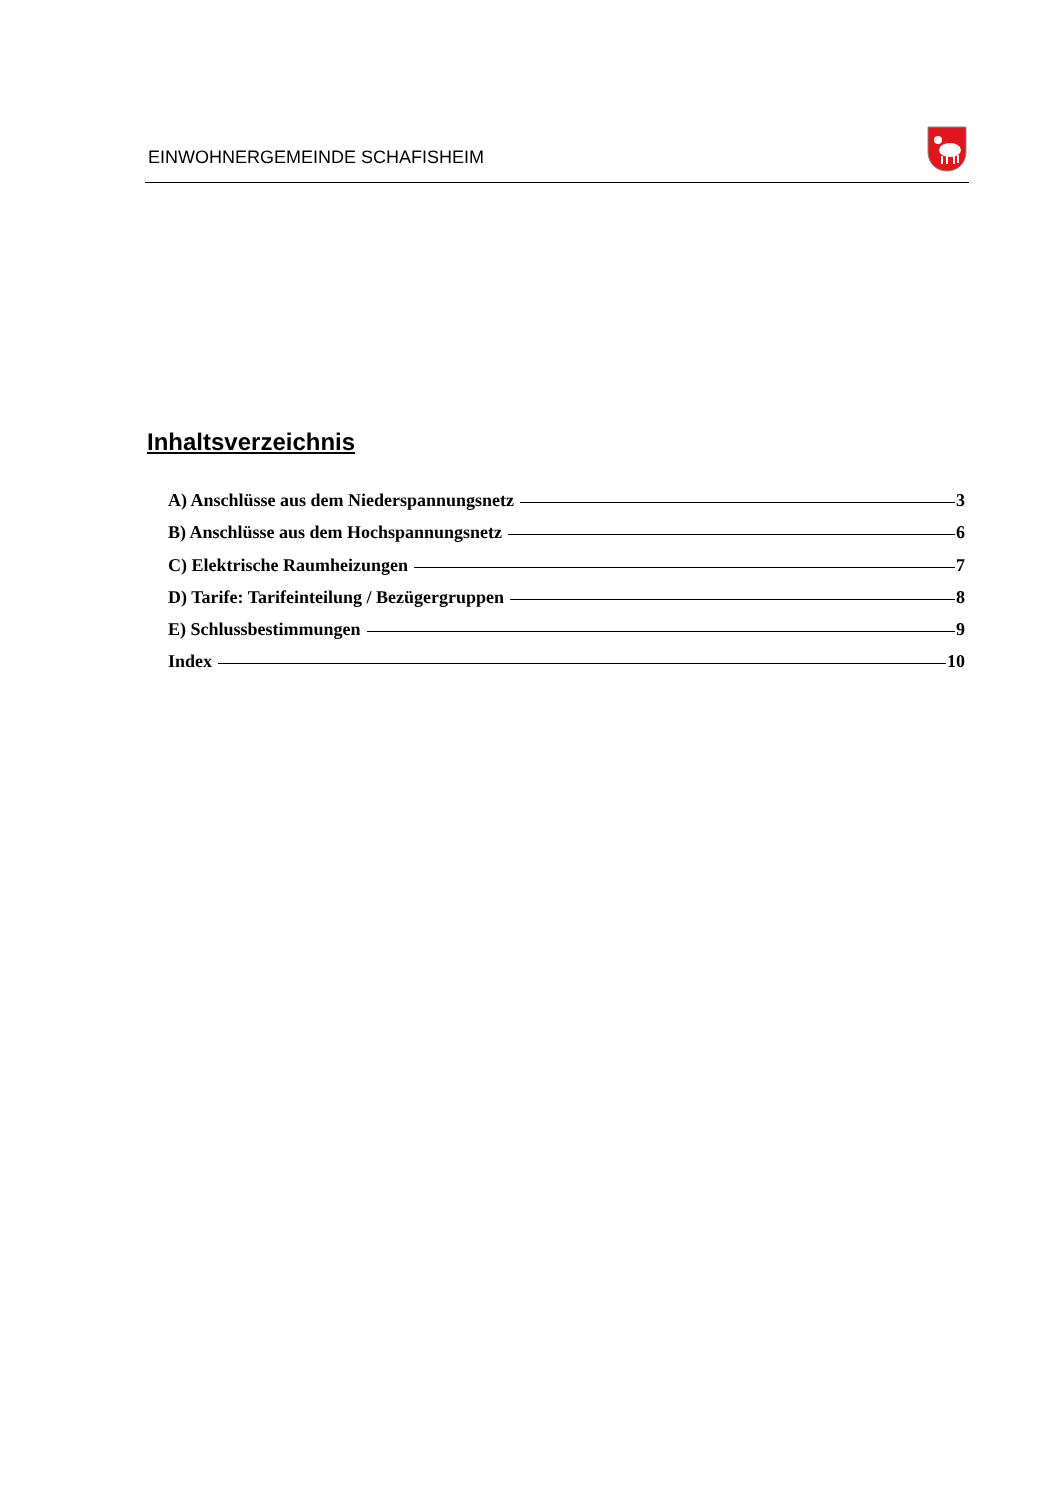EINWOHNERGEMEINDE SCHAFISHEIM
Inhaltsverzeichnis
A) Anschlüsse aus dem Niederspannungsnetz 3
B) Anschlüsse aus dem Hochspannungsnetz 6
C) Elektrische Raumheizungen 7
D) Tarife: Tarifeinteilung / Bezügergruppen 8
E) Schlussbestimmungen 9
Index 10